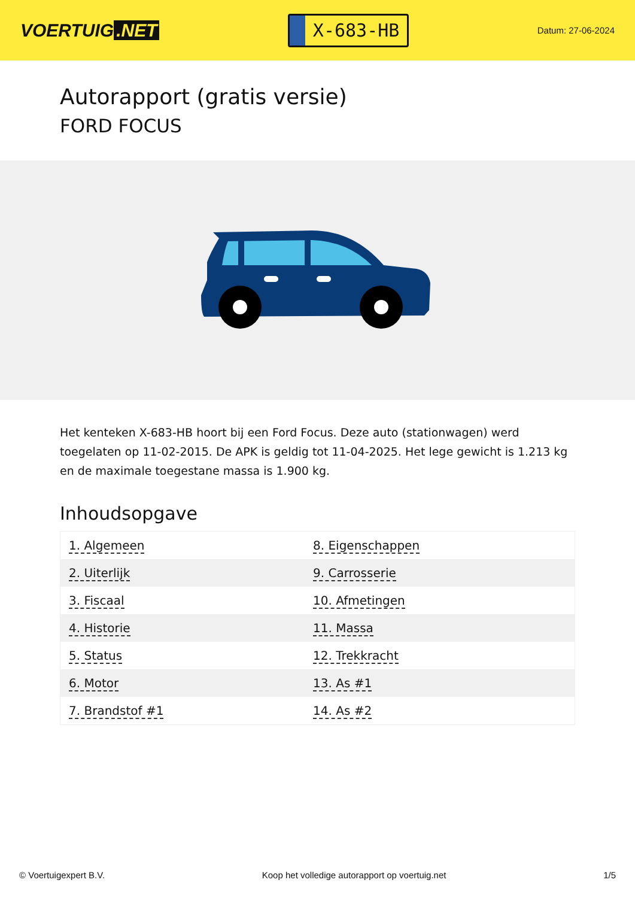VOERTUIG.NET
X-683-HB
Datum: 27-06-2024
Autorapport (gratis versie)
FORD FOCUS
Het kenteken X-683-HB hoort bij een Ford Focus. Deze auto (stationwagen) werd toegelaten op 11-02-2015. De APK is geldig tot 11-04-2025. Het lege gewicht is 1.213 kg en de maximale toegestane massa is 1.900 kg.
Inhoudsopgave
| 1. Algemeen | 8. Eigenschappen |
| 2. Uiterlijk | 9. Carrosserie |
| 3. Fiscaal | 10. Afmetingen |
| 4. Historie | 11. Massa |
| 5. Status | 12. Trekkracht |
| 6. Motor | 13. As #1 |
| 7. Brandstof #1 | 14. As #2 |
© Voertuigexpert B.V. Koop het volledige autorapport op voertuig.net 1/5